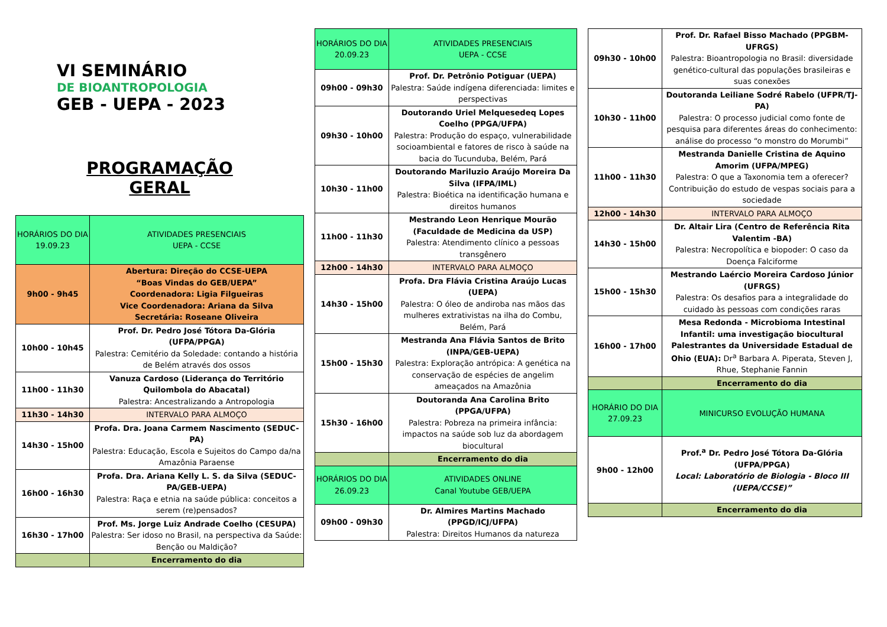VI SEMINÁRIO
DE BIOANTROPOLOGIA
GEB - UEPA - 2023
PROGRAMAÇÃO
GERAL
| HORÁRIOS DO DIA 19.09.23 | ATIVIDADES PRESENCIAIS UEPA - CCSE |
| --- | --- |
| 9h00 - 9h45 | Abertura: Direção do CCSE-UEPA “Boas Vindas do GEB/UEPA” Coordenadora: Ligia Filgueiras Vice Coordenadora: Ariana da Silva Secretária: Roseane Oliveira |
| 10h00 - 10h45 | Prof. Dr. Pedro José Tótora Da-Glória (UFPA/PPGA) Palestra: Cemitério da Soledade: contando a história de Belém através dos ossos |
| 11h00 - 11h30 | Vanuza Cardoso (Liderança do Território Quilombola do Abacatal) Palestra: Ancestralizando a Antropologia |
| 11h30 - 14h30 | INTERVALO PARA ALMOÇO |
| 14h30 - 15h00 | Profa. Dra. Joana Carmem Nascimento (SEDUC-PA) Palestra: Educação, Escola e Sujeitos do Campo da/na Amazônia Paraense |
| 16h00 - 16h30 | Profa. Dra. Ariana Kelly L. S. da Silva (SEDUC-PA/GEB-UEPA) Palestra: Raça e etnia na saúde pública: conceitos a serem (re)pensados? |
| 16h30 - 17h00 | Prof. Ms. Jorge Luiz Andrade Coelho (CESUPA) Palestra: Ser idoso no Brasil, na perspectiva da Saúde: Benção ou Maldição? |
| | Encerramento do dia |
| HORÁRIOS DO DIA 20.09.23 | ATIVIDADES PRESENCIAIS UEPA - CCSE |
| --- | --- |
| 09h00 - 09h30 | Prof. Dr. Petrônio Potiguar (UEPA) Palestra: Saúde indígena diferenciada: limites e perspectivas |
| 09h30 - 10h00 | Doutorando Uriel Melquesedeq Lopes Coelho (PPGA/UFPA) Palestra: Produção do espaço, vulnerabilidade socioambiental e fatores de risco à saúde na bacia do Tucunduba, Belém, Pará |
| 10h30 - 11h00 | Doutorando Mariluzio Araújo Moreira Da Silva (IFPA/IML) Palestra: Bioética na identificação humana e direitos humanos |
| 11h00 - 11h30 | Mestrando Leon Henrique Mourão (Faculdade de Medicina da USP) Palestra: Atendimento clínico a pessoas transgênero |
| 12h00 - 14h30 | INTERVALO PARA ALMOÇO |
| 14h30 - 15h00 | Profa. Dra Flávia Cristina Araújo Lucas (UEPA) Palestra: O óleo de andiroba nas mãos das mulheres extrativistas na ilha do Combu, Belém, Pará |
| 15h00 - 15h30 | Mestranda Ana Flávia Santos de Brito (INPA/GEB-UEPA) Palestra: Exploração antrópica: A genética na conservação de espécies de angelim ameaçados na Amazônia |
| 15h30 - 16h00 | Doutoranda Ana Carolina Brito (PPGA/UFPA) Palestra: Pobreza na primeira infância: impactos na saúde sob luz da abordagem biocultural |
| | Encerramento do dia |
| HORÁRIOS DO DIA 26.09.23 | ATIVIDADES ONLINE Canal Youtube GEB/UEPA |
| 09h00 - 09h30 | Dr. Almires Martins Machado (PPGD/ICJ/UFPA) Palestra: Direitos Humanos da natureza |
| 09h30 - 10h00 | Prof. Dr. Rafael Bisso Machado (PPGBM-UFRGS) Palestra: Bioantropologia no Brasil: diversidade genético-cultural das populações brasileiras e suas conexões |
| 10h30 - 11h00 | Doutoranda Leiliane Sodré Rabelo (UFPR/TJ-PA) Palestra: O processo judicial como fonte de pesquisa para diferentes áreas do conhecimento: análise do processo “o monstro do Morumbi” |
| 11h00 - 11h30 | Mestranda Danielle Cristina de Aquino Amorim (UFPA/MPEG) Palestra: O que a Taxonomia tem a oferecer? Contribuição do estudo de vespas sociais para a sociedade |
| 12h00 - 14h30 | INTERVALO PARA ALMOÇO |
| 14h30 - 15h00 | Dr. Altair Lira (Centro de Referência Rita Valentim -BA) Palestra: Necropolítica e biopoder: O caso da Doença Falciforme |
| 15h00 - 15h30 | Mestrando Laércio Moreira Cardoso Júnior (UFRGS) Palestra: Os desafios para a integralidade do cuidado às pessoas com condições raras |
| 16h00 - 17h00 | Mesa Redonda - Microbioma Intestinal Infantil: uma investigação biocultural Palestrantes da Universidade Estadual de Ohio (EUA): Dr<sup>a</sup> Barbara A. Piperata, Steven J, Rhue, Stephanie Fannin |
| | Encerramento do dia |
| HORÁRIO DO DIA 27.09.23 | MINICURSO EVOLUÇÃO HUMANA |
| 9h00 - 12h00 | Prof.<sup>a</sup> Dr. Pedro José Tótora Da-Glória (UFPA/PPGA) Local: Laboratório de Biologia - Bloco III (UEPA/CCSE)” |
| | Encerramento do dia |